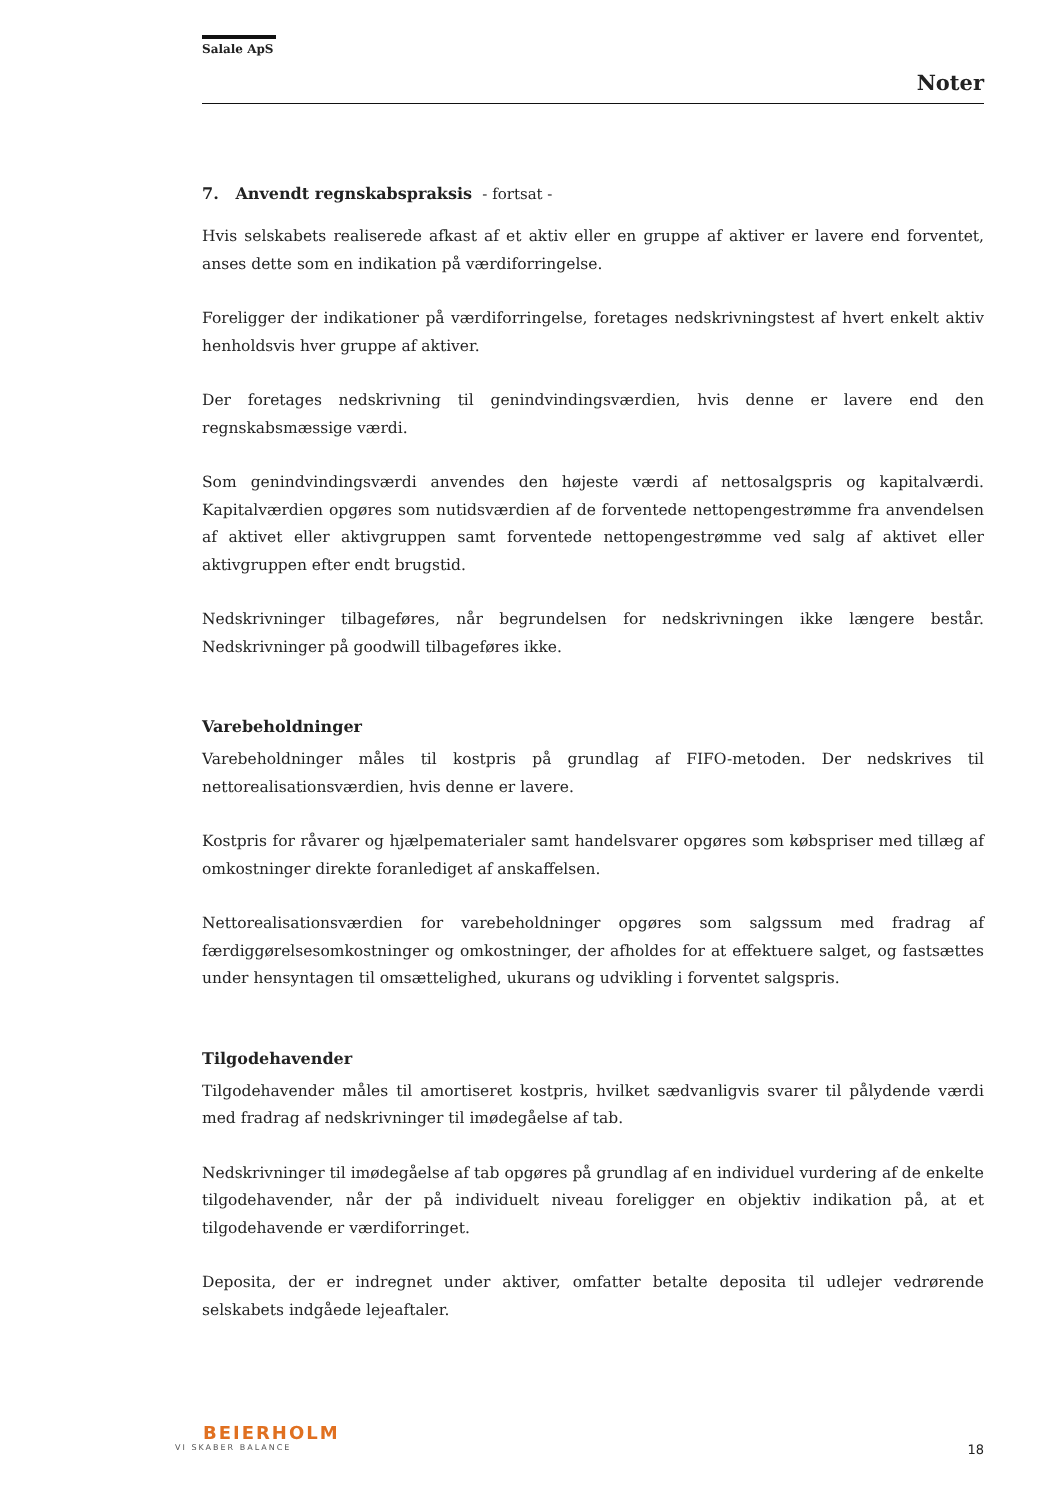Salale ApS
Noter
7. Anvendt regnskabspraksis - fortsat -
Hvis selskabets realiserede afkast af et aktiv eller en gruppe af aktiver er lavere end forventet, anses dette som en indikation på værdiforringelse.
Foreligger der indikationer på værdiforringelse, foretages nedskrivningstest af hvert enkelt aktiv henholdsvis hver gruppe af aktiver.
Der foretages nedskrivning til genindvindingsværdien, hvis denne er lavere end den regnskabsmæssige værdi.
Som genindvindingsværdi anvendes den højeste værdi af nettosalgspris og kapitalværdi. Kapitalværdien opgøres som nutidsværdien af de forventede nettopengestrømme fra anvendelsen af aktivet eller aktivgruppen samt forventede nettopengestrømme ved salg af aktivet eller aktivgruppen efter endt brugstid.
Nedskrivninger tilbageføres, når begrundelsen for nedskrivningen ikke længere består. Nedskrivninger på goodwill tilbageføres ikke.
Varebeholdninger
Varebeholdninger måles til kostpris på grundlag af FIFO-metoden. Der nedskrives til nettorealisationsværdien, hvis denne er lavere.
Kostpris for råvarer og hjælpematerialer samt handelsvarer opgøres som købspriser med tillæg af omkostninger direkte foranlediget af anskaffelsen.
Nettorealisationsværdien for varebeholdninger opgøres som salgssum med fradrag af færdiggørelsesomkostninger og omkostninger, der afholdes for at effektuere salget, og fastsættes under hensyntagen til omsættelighed, ukurans og udvikling i forventet salgspris.
Tilgodehavender
Tilgodehavender måles til amortiseret kostpris, hvilket sædvanligvis svarer til pålydende værdi med fradrag af nedskrivninger til imødegåelse af tab.
Nedskrivninger til imødegåelse af tab opgøres på grundlag af en individuel vurdering af de enkelte tilgodehavender, når der på individuelt niveau foreligger en objektiv indikation på, at et tilgodehavende er værdiforringet.
Deposita, der er indregnet under aktiver, omfatter betalte deposita til udlejer vedrørende selskabets indgåede lejeaftaler.
BEIERHOLM
VI SKABER BALANCE
18